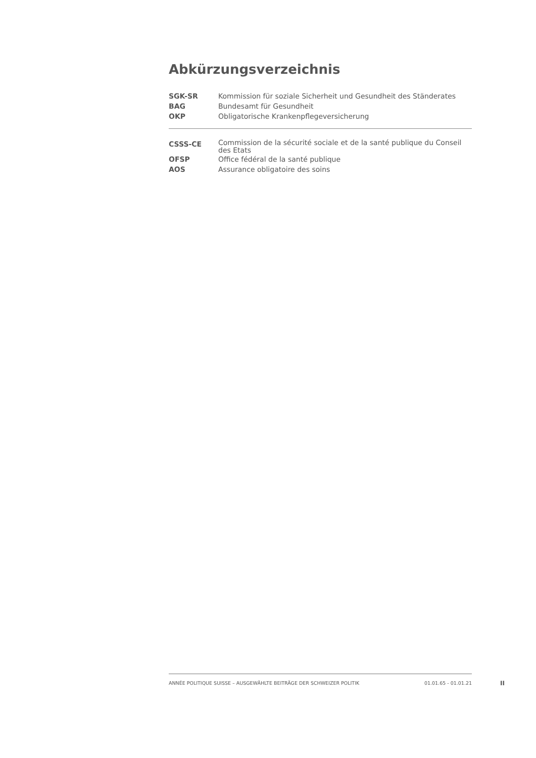Abkürzungsverzeichnis
| SGK-SR | Kommission für soziale Sicherheit und Gesundheit des Ständerates |
| BAG | Bundesamt für Gesundheit |
| OKP | Obligatorische Krankenpflegeversicherung |
| CSSS-CE | Commission de la sécurité sociale et de la santé publique du Conseil des Etats |
| OFSP | Office fédéral de la santé publique |
| AOS | Assurance obligatoire des soins |
ANNÉE POLITIQUE SUISSE – AUSGEWÄHLTE BEITRÄGE DER SCHWEIZER POLITIK 01.01.65 - 01.01.21
II